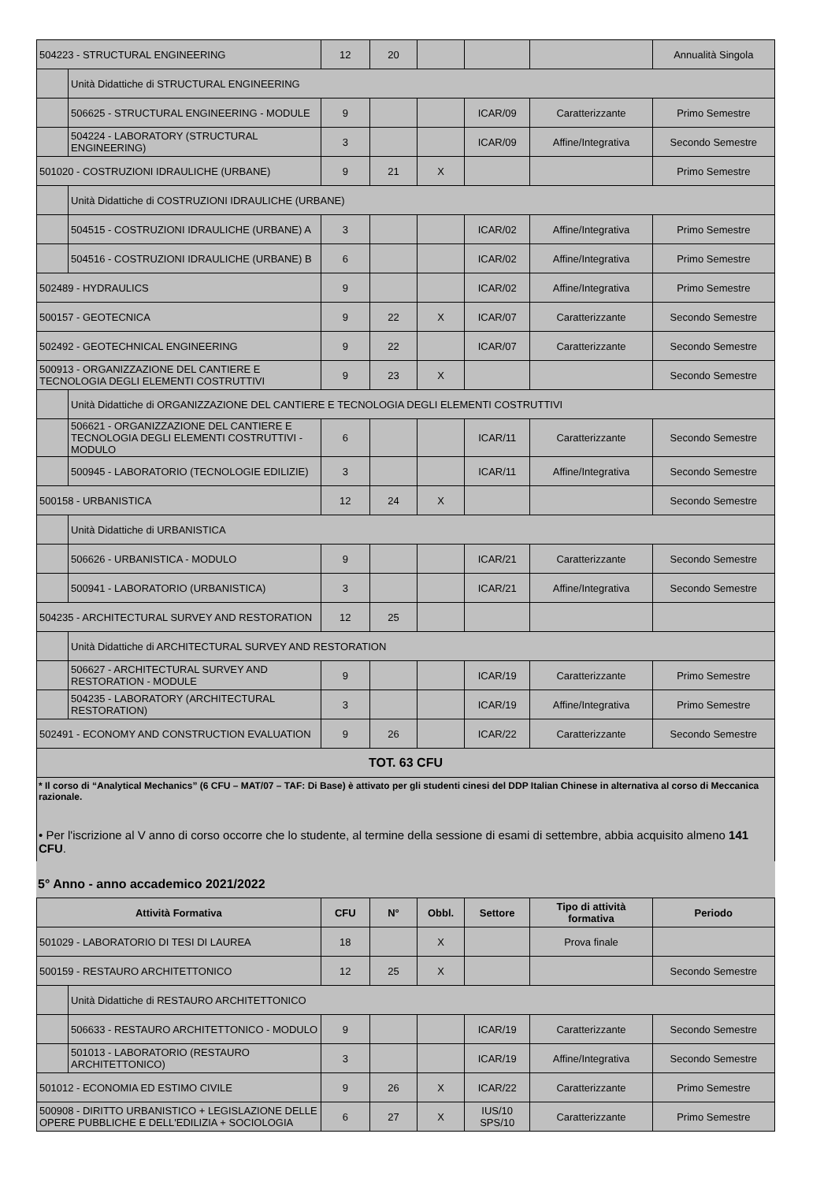| 504223 - STRUCTURAL ENGINEERING | | 12 | 20 | | | | Annualità Singola |
| | Unità Didattiche di STRUCTURAL ENGINEERING | | | | | | |
| | 506625 - STRUCTURAL ENGINEERING - MODULE | 9 | | | ICAR/09 | Caratterizzante | Primo Semestre |
| | 504224 - LABORATORY (STRUCTURAL ENGINEERING) | 3 | | | ICAR/09 | Affine/Integrativa | Secondo Semestre |
| 501020 - COSTRUZIONI IDRAULICHE (URBANE) | | 9 | 21 | X | | | Primo Semestre |
| | Unità Didattiche di COSTRUZIONI IDRAULICHE (URBANE) | | | | | | |
| | 504515 - COSTRUZIONI IDRAULICHE (URBANE) A | 3 | | | ICAR/02 | Affine/Integrativa | Primo Semestre |
| | 504516 - COSTRUZIONI IDRAULICHE (URBANE) B | 6 | | | ICAR/02 | Affine/Integrativa | Primo Semestre |
| 502489 - HYDRAULICS | | 9 | | | ICAR/02 | Affine/Integrativa | Primo Semestre |
| 500157 - GEOTECNICA | | 9 | 22 | X | ICAR/07 | Caratterizzante | Secondo Semestre |
| 502492 - GEOTECHNICAL ENGINEERING | | 9 | 22 | | ICAR/07 | Caratterizzante | Secondo Semestre |
| 500913 - ORGANIZZAZIONE DEL CANTIERE E TECNOLOGIA DEGLI ELEMENTI COSTRUTTIVI | | 9 | 23 | X | | | Secondo Semestre |
| | Unità Didattiche di ORGANIZZAZIONE DEL CANTIERE E TECNOLOGIA DEGLI ELEMENTI COSTRUTTIVI | | | | | | |
| | 506621 - ORGANIZZAZIONE DEL CANTIERE E TECNOLOGIA DEGLI ELEMENTI COSTRUTTIVI - MODULO | 6 | | | ICAR/11 | Caratterizzante | Secondo Semestre |
| | 500945 - LABORATORIO (TECNOLOGIE EDILIZIE) | 3 | | | ICAR/11 | Affine/Integrativa | Secondo Semestre |
| 500158 - URBANISTICA | | 12 | 24 | X | | | Secondo Semestre |
| | Unità Didattiche di URBANISTICA | | | | | | |
| | 506626 - URBANISTICA - MODULO | 9 | | | ICAR/21 | Caratterizzante | Secondo Semestre |
| | 500941 - LABORATORIO (URBANISTICA) | 3 | | | ICAR/21 | Affine/Integrativa | Secondo Semestre |
| 504235 - ARCHITECTURAL SURVEY AND RESTORATION | | 12 | 25 | | | | |
| | Unità Didattiche di ARCHITECTURAL SURVEY AND RESTORATION | | | | | | |
| | 506627 - ARCHITECTURAL SURVEY AND RESTORATION - MODULE | 9 | | | ICAR/19 | Caratterizzante | Primo Semestre |
| | 504235 - LABORATORY (ARCHITECTURAL RESTORATION) | 3 | | | ICAR/19 | Affine/Integrativa | Primo Semestre |
| 502491 - ECONOMY AND CONSTRUCTION EVALUATION | | 9 | 26 | | ICAR/22 | Caratterizzante | Secondo Semestre |
| TOT. 63 CFU | | | | | | | |
* Il corso di “Analytical Mechanics” (6 CFU – MAT/07 – TAF: Di Base) è attivato per gli studenti cinesi del DDP Italian Chinese in alternativa al corso di Meccanica razionale.
• Per l'iscrizione al V anno di corso occorre che lo studente, al termine della sessione di esami di settembre, abbia acquisito almeno 141 CFU.
5° Anno - anno accademico 2021/2022
| Attività Formativa | | CFU | N° | Obbl. | Settore | Tipo di attività formativa | Periodo |
| --- | --- | --- | --- | --- | --- | --- | --- |
| 501029 - LABORATORIO DI TESI DI LAUREA | | 18 | | X | | Prova finale | |
| 500159 - RESTAURO ARCHITETTONICO | | 12 | 25 | X | | | Secondo Semestre |
| | Unità Didattiche di RESTAURO ARCHITETTONICO | | | | | | |
| | 506633 - RESTAURO ARCHITETTONICO - MODULO | 9 | | | ICAR/19 | Caratterizzante | Secondo Semestre |
| | 501013 - LABORATORIO (RESTAURO ARCHITETTONICO) | 3 | | | ICAR/19 | Affine/Integrativa | Secondo Semestre |
| 501012 - ECONOMIA ED ESTIMO CIVILE | | 9 | 26 | X | ICAR/22 | Caratterizzante | Primo Semestre |
| 500908 - DIRITTO URBANISTICO + LEGISLAZIONE DELLE OPERE PUBBLICHE E DELL'EDILIZIA + SOCIOLOGIA | | 6 | 27 | X | IUS/10 SPS/10 | Caratterizzante | Primo Semestre |